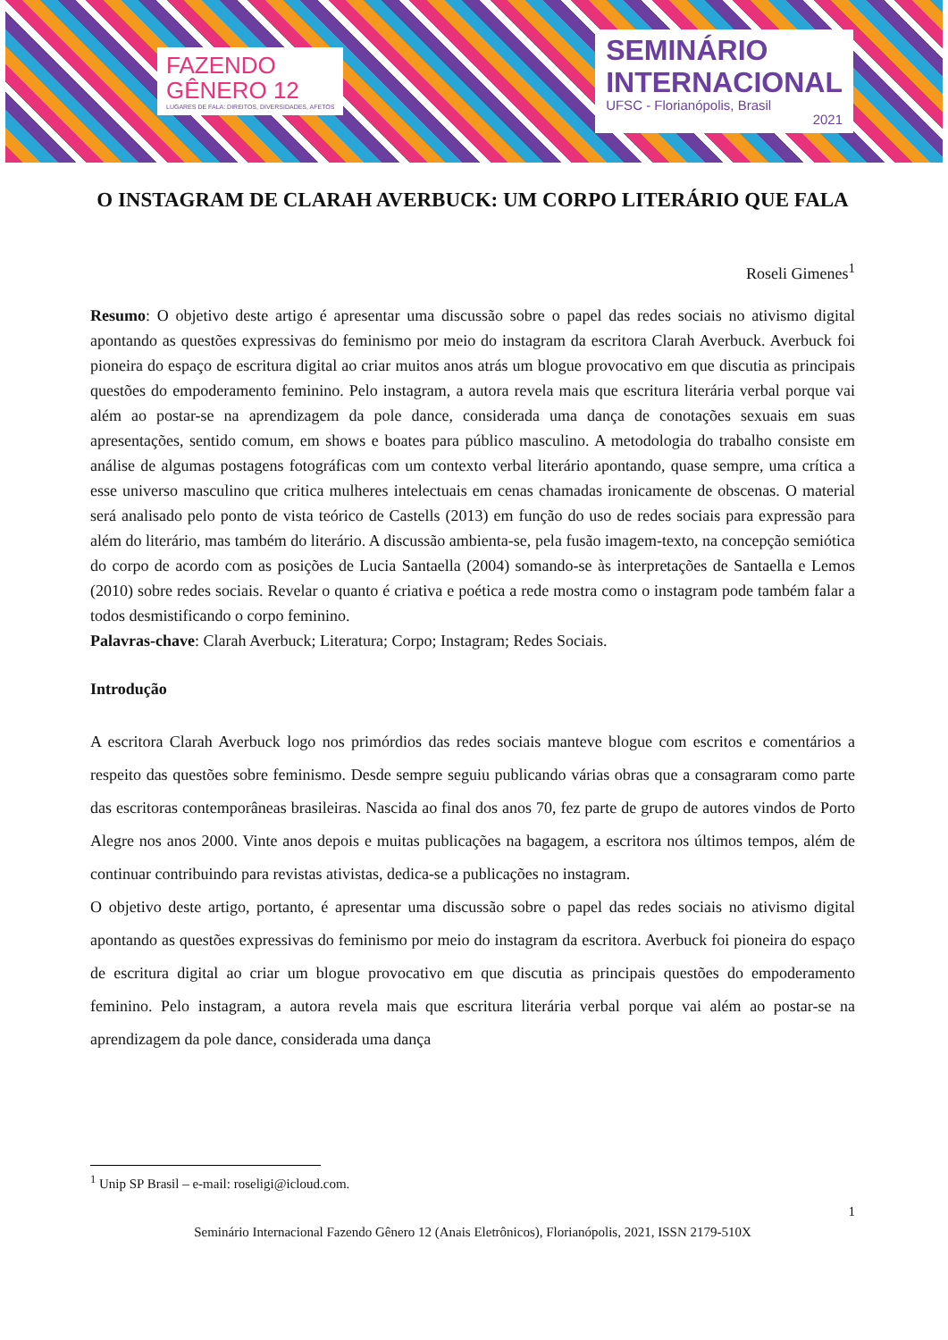FAZENDO
GÊNERO 12
LUGARES DE FALA: DIREITOS, DIVERSIDADES, AFETOS
SEMINÁRIO
INTERNACIONAL
UFSC - Florianópolis, Brasil
2021
O INSTAGRAM DE CLARAH AVERBUCK: UM CORPO LITERÁRIO QUE FALA
Roseli Gimenes<sup>1</sup>
Resumo: O objetivo deste artigo é apresentar uma discussão sobre o papel das redes sociais no ativismo digital apontando as questões expressivas do feminismo por meio do instagram da escritora Clarah Averbuck. Averbuck foi pioneira do espaço de escritura digital ao criar muitos anos atrás um blogue provocativo em que discutia as principais questões do empoderamento feminino. Pelo instagram, a autora revela mais que escritura literária verbal porque vai além ao postar-se na aprendizagem da pole dance, considerada uma dança de conotações sexuais em suas apresentações, sentido comum, em shows e boates para público masculino. A metodologia do trabalho consiste em análise de algumas postagens fotográficas com um contexto verbal literário apontando, quase sempre, uma crítica a esse universo masculino que critica mulheres intelectuais em cenas chamadas ironicamente de obscenas. O material será analisado pelo ponto de vista teórico de Castells (2013) em função do uso de redes sociais para expressão para além do literário, mas também do literário. A discussão ambienta-se, pela fusão imagem-texto, na concepção semiótica do corpo de acordo com as posições de Lucia Santaella (2004) somando-se às interpretações de Santaella e Lemos (2010) sobre redes sociais. Revelar o quanto é criativa e poética a rede mostra como o instagram pode também falar a todos desmistificando o corpo feminino.
Palavras-chave: Clarah Averbuck; Literatura; Corpo; Instagram; Redes Sociais.
Introdução
A escritora Clarah Averbuck logo nos primórdios das redes sociais manteve blogue com escritos e comentários a respeito das questões sobre feminismo. Desde sempre seguiu publicando várias obras que a consagraram como parte das escritoras contemporâneas brasileiras. Nascida ao final dos anos 70, fez parte de grupo de autores vindos de Porto Alegre nos anos 2000. Vinte anos depois e muitas publicações na bagagem, a escritora nos últimos tempos, além de continuar contribuindo para revistas ativistas, dedica-se a publicações no instagram.
O objetivo deste artigo, portanto, é apresentar uma discussão sobre o papel das redes sociais no ativismo digital apontando as questões expressivas do feminismo por meio do instagram da escritora. Averbuck foi pioneira do espaço de escritura digital ao criar um blogue provocativo em que discutia as principais questões do empoderamento feminino. Pelo instagram, a autora revela mais que escritura literária verbal porque vai além ao postar-se na aprendizagem da pole dance, considerada uma dança
<sup>1</sup> Unip SP Brasil – e-mail: roseligi@icloud.com.
1
Seminário Internacional Fazendo Gênero 12 (Anais Eletrônicos), Florianópolis, 2021, ISSN 2179-510X